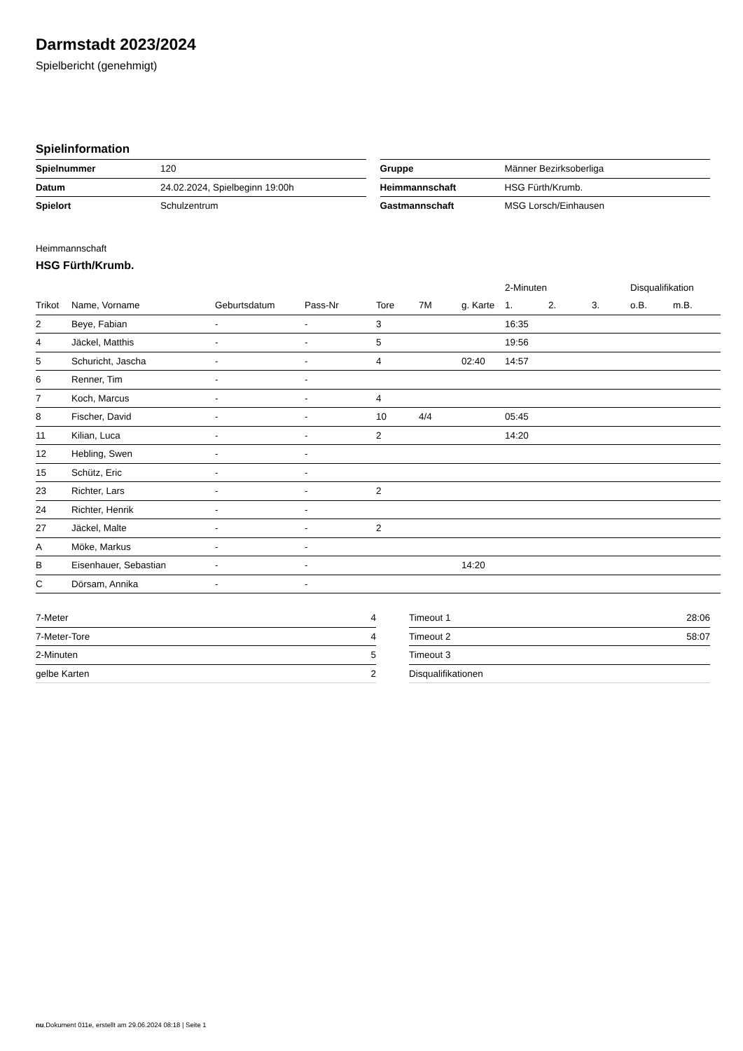Darmstadt 2023/2024
Spielbericht (genehmigt)
Spielinformation
| Spielnummer | 120 |
| Datum | 24.02.2024, Spielbeginn 19:00h |
| Spielort | Schulzentrum |
| Gruppe | Männer Bezirksoberliga |
| Heimmannschaft | HSG Fürth/Krumb. |
| Gastmannschaft | MSG Lorsch/Einhausen |
Heimmannschaft
HSG Fürth/Krumb.
| | | | | | | | 2-Minuten | | | Disqualifikation | |
| --- | --- | --- | --- | --- | --- | --- | --- | --- | --- | --- | --- |
| Trikot | Name, Vorname | Geburtsdatum | Pass-Nr | Tore | 7M | g. Karte | 1. | 2. | 3. | o.B. | m.B. |
| 2 | Beye, Fabian | - | - | 3 | | | 16:35 | | | | |
| 4 | Jäckel, Matthis | - | - | 5 | | | 19:56 | | | | |
| 5 | Schuricht, Jascha | - | - | 4 | | 02:40 | 14:57 | | | | |
| 6 | Renner, Tim | - | - | | | | | | | | |
| 7 | Koch, Marcus | - | - | 4 | | | | | | | |
| 8 | Fischer, David | - | - | 10 | 4/4 | | 05:45 | | | | |
| 11 | Kilian, Luca | - | - | 2 | | | 14:20 | | | | |
| 12 | Hebling, Swen | - | - | | | | | | | | |
| 15 | Schütz, Eric | - | - | | | | | | | | |
| 23 | Richter, Lars | - | - | 2 | | | | | | | |
| 24 | Richter, Henrik | - | - | | | | | | | | |
| 27 | Jäckel, Malte | - | - | 2 | | | | | | | |
| A | Möke, Markus | - | - | | | | | | | | |
| B | Eisenhauer, Sebastian | - | - | | | 14:20 | | | | | |
| C | Dörsam, Annika | - | - | | | | | | | | |
| 7-Meter | 4 |
| 7-Meter-Tore | 4 |
| 2-Minuten | 5 |
| gelbe Karten | 2 |
| Timeout 1 | 28:06 |
| Timeout 2 | 58:07 |
| Timeout 3 | |
| Disqualifikationen | |
nu.Dokument 011e, erstellt am 29.06.2024 08:18 | Seite 1